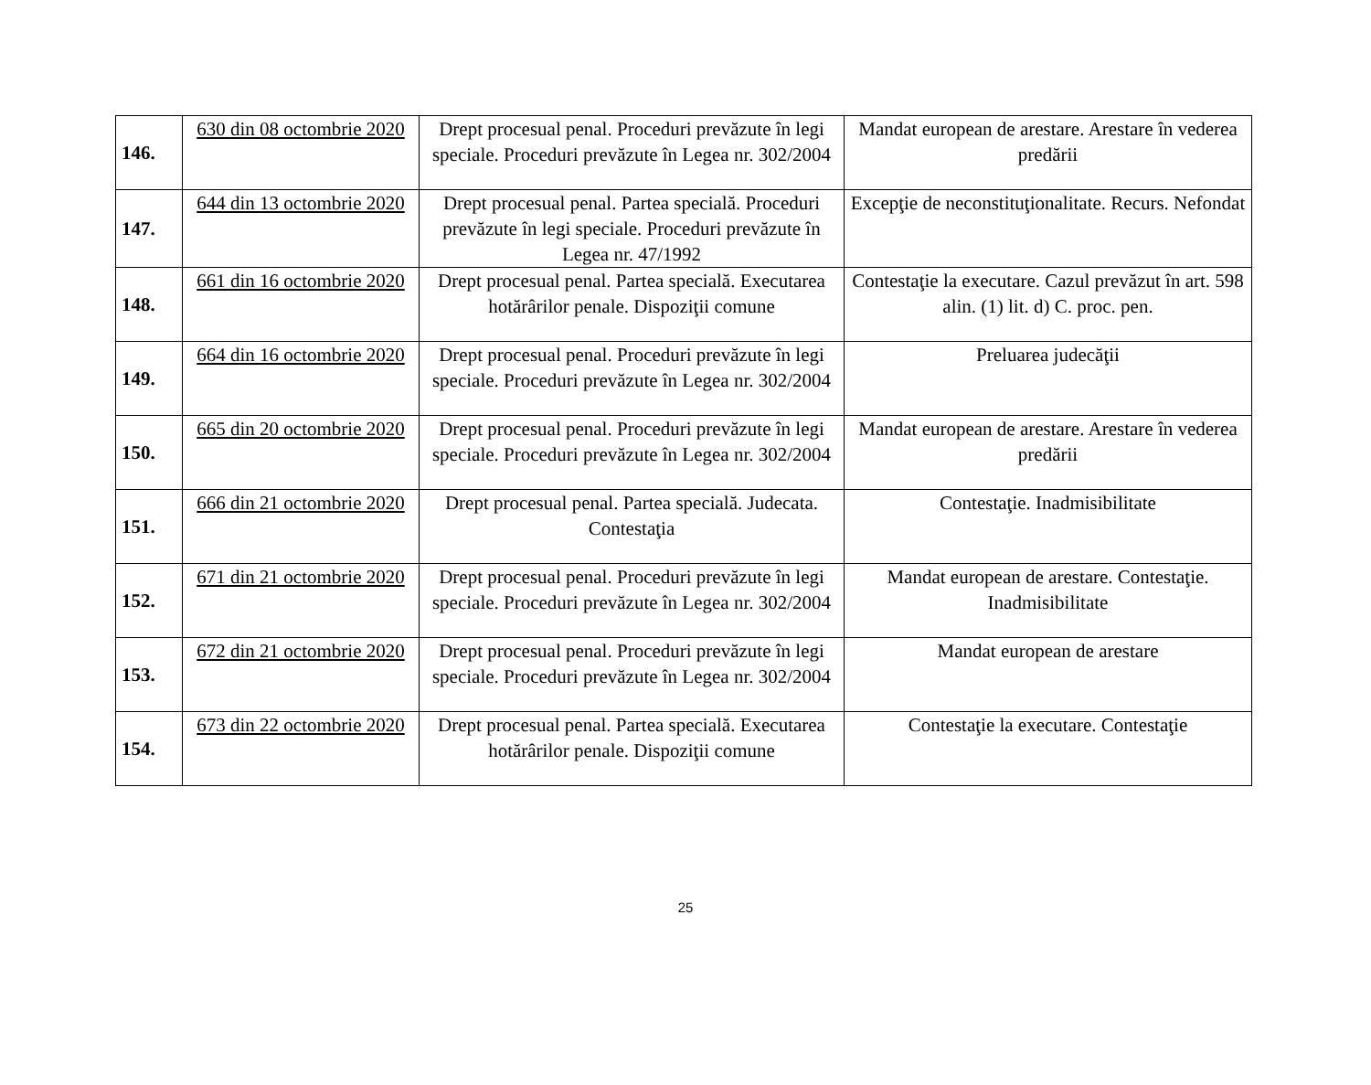| 146. | 630 din 08 octombrie 2020 | Drept procesual penal. Proceduri prevăzute în legi speciale. Proceduri prevăzute în Legea nr. 302/2004 | Mandat european de arestare. Arestare în vederea predării |
| 147. | 644 din 13 octombrie 2020 | Drept procesual penal. Partea specială. Proceduri prevăzute în legi speciale. Proceduri prevăzute în Legea nr. 47/1992 | Excepţie de neconstituţionalitate. Recurs. Nefondat |
| 148. | 661 din 16 octombrie 2020 | Drept procesual penal. Partea specială. Executarea hotărârilor penale. Dispoziţii comune | Contestaţie la executare. Cazul prevăzut în art. 598 alin. (1) lit. d) C. proc. pen. |
| 149. | 664 din 16 octombrie 2020 | Drept procesual penal. Proceduri prevăzute în legi speciale. Proceduri prevăzute în Legea nr. 302/2004 | Preluarea judecăţii |
| 150. | 665 din 20 octombrie 2020 | Drept procesual penal. Proceduri prevăzute în legi speciale. Proceduri prevăzute în Legea nr. 302/2004 | Mandat european de arestare. Arestare în vederea predării |
| 151. | 666 din 21 octombrie 2020 | Drept procesual penal. Partea specială. Judecata. Contestaţia | Contestaţie. Inadmisibilitate |
| 152. | 671 din 21 octombrie 2020 | Drept procesual penal. Proceduri prevăzute în legi speciale. Proceduri prevăzute în Legea nr. 302/2004 | Mandat european de arestare. Contestaţie. Inadmisibilitate |
| 153. | 672 din 21 octombrie 2020 | Drept procesual penal. Proceduri prevăzute în legi speciale. Proceduri prevăzute în Legea nr. 302/2004 | Mandat european de arestare |
| 154. | 673 din 22 octombrie 2020 | Drept procesual penal. Partea specială. Executarea hotărârilor penale. Dispoziţii comune | Contestaţie la executare. Contestaţie |
25